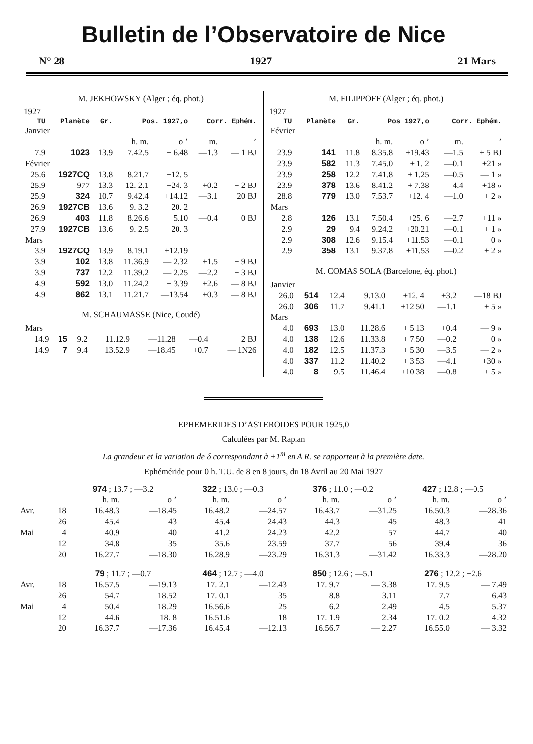Bulletin de l’Observatoire de Nice
N° 28 1927 21 Mars
M. JEKHOWSKY (Alger ; éq. phot.)
1927
| TU | Planète | Gr. | Pos. 1927,o | | Corr. Ephém. | |
| --- | --- | --- | --- | --- | --- | --- |
| Janvier | | | | | | |
| | | | h. m. | o ’ | m. | ’ |
| 7.9 | 1023 | 13.9 | 7.42.5 | + 6.48 | —1.3 | — 1 BJ |
| Février | | | | | | |
| 25.6 | 1927CQ | 13.8 | 8.21.7 | +12. 5 | | |
| 25.9 | 977 | 13.3 | 12. 2.1 | +24. 3 | +0.2 | + 2 BJ |
| 25.9 | 324 | 10.7 | 9.42.4 | +14.12 | —3.1 | +20 BJ |
| 26.9 | 1927CB | 13.6 | 9. 3.2 | +20. 2 | | |
| 26.9 | 403 | 11.8 | 8.26.6 | + 5.10 | —0.4 | 0 BJ |
| 27.9 | 1927CB | 13.6 | 9. 2.5 | +20. 3 | | |
| Mars | | | | | | |
| 3.9 | 1927CQ | 13.9 | 8.19.1 | +12.19 | | |
| 3.9 | 102 | 13.8 | 11.36.9 | — 2.32 | +1.5 | + 9 BJ |
| 3.9 | 737 | 12.2 | 11.39.2 | — 2.25 | —2.2 | + 3 BJ |
| 4.9 | 592 | 13.0 | 11.24.2 | + 3.39 | +2.6 | — 8 BJ |
| 4.9 | 862 | 13.1 | 11.21.7 | —13.54 | +0.3 | — 8 BJ |
M. SCHAUMASSE (Nice, Coudé)
| Mars | | | | | | |
| 14.9 | 15 | 9.2 | 11.12.9 | —11.28 | —0.4 | + 2 BJ |
| 14.9 | 7 | 9.4 | 13.52.9 | —18.45 | +0.7 | — 1N26 |
M. FILIPPOFF (Alger ; éq. phot.)
1927
| TU | Planète | Gr. | Pos 1927,o | | Corr. Ephém. | |
| --- | --- | --- | --- | --- | --- | --- |
| Février | | | | | | |
| | | | h. m. | o ’ | m. | ’ |
| 23.9 | 141 | 11.8 | 8.35.8 | +19.43 | —1.5 | + 5 BJ |
| 23.9 | 582 | 11.3 | 7.45.0 | + 1. 2 | —0.1 | +21 » |
| 23.9 | 258 | 12.2 | 7.41.8 | + 1.25 | —0.5 | — 1 » |
| 23.9 | 378 | 13.6 | 8.41.2 | + 7.38 | —4.4 | +18 » |
| 28.8 | 779 | 13.0 | 7.53.7 | +12. 4 | —1.0 | + 2 » |
| Mars | | | | | | |
| 2.8 | 126 | 13.1 | 7.50.4 | +25. 6 | —2.7 | +11 » |
| 2.9 | 29 | 9.4 | 9.24.2 | +20.21 | —0.1 | + 1 » |
| 2.9 | 308 | 12.6 | 9.15.4 | +11.53 | —0.1 | 0 » |
| 2.9 | 358 | 13.1 | 9.37.8 | +11.53 | —0.2 | + 2 » |
M. COMAS SOLA (Barcelone, éq. phot.)
| Janvier | | | | | | |
| 26.0 | 514 | 12.4 | 9.13.0 | +12. 4 | +3.2 | —18 BJ |
| 26.0 | 306 | 11.7 | 9.41.1 | +12.50 | —1.1 | + 5 » |
| Mars | | | | | | |
| 4.0 | 693 | 13.0 | 11.28.6 | + 5.13 | +0.4 | — 9 » |
| 4.0 | 138 | 12.6 | 11.33.8 | + 7.50 | —0.2 | 0 » |
| 4.0 | 182 | 12.5 | 11.37.3 | + 5.30 | —3.5 | — 2 » |
| 4.0 | 337 | 11.2 | 11.40.2 | + 3.53 | —4.1 | +30 » |
| 4.0 | 8 | 9.5 | 11.46.4 | +10.38 | —0.8 | + 5 » |
EPHEMERIDES D’ASTEROIDES POUR 1925,0
Calculées par M. Rapian
La grandeur et la variation de δ correspondant à +1<sup>m</sup> en A R. se rapportent à la première date.
Ephéméride pour 0 h. T.U. de 8 en 8 jours, du 18 Avril au 20 Mai 1927
| | | 974 ; 13.7 ; —3.2 | | 322 ; 13.0 ; —0.3 | | 376 ; 11.0 ; —0.2 | | 427 ; 12.8 ; —0.5 | |
| | | h. m. | o ’ | h. m. | o ’ | h. m. | o ’ | h. m. | o ’ |
| Avr. | 18 | 16.48.3 | —18.45 | 16.48.2 | —24.57 | 16.43.7 | —31.25 | 16.50.3 | —28.36 |
| | 26 | 45.4 | 43 | 45.4 | 24.43 | 44.3 | 45 | 48.3 | 41 |
| Mai | 4 | 40.9 | 40 | 41.2 | 24.23 | 42.2 | 57 | 44.7 | 40 |
| | 12 | 34.8 | 35 | 35.6 | 23.59 | 37.7 | 56 | 39.4 | 36 |
| | 20 | 16.27.7 | —18.30 | 16.28.9 | —23.29 | 16.31.3 | —31.42 | 16.33.3 | —28.20 |
| | | 79 ; 11.7 ; —0.7 | | 464 ; 12.7 ; —4.0 | | 850 ; 12.6 ; —5.1 | | 276 ; 12.2 ; +2.6 | |
| Avr. | 18 | 16.57.5 | —19.13 | 17. 2.1 | —12.43 | 17. 9.7 | — 3.38 | 17. 9.5 | — 7.49 |
| | 26 | 54.7 | 18.52 | 17. 0.1 | 35 | 8.8 | 3.11 | 7.7 | 6.43 |
| Mai | 4 | 50.4 | 18.29 | 16.56.6 | 25 | 6.2 | 2.49 | 4.5 | 5.37 |
| | 12 | 44.6 | 18. 8 | 16.51.6 | 18 | 17. 1.9 | 2.34 | 17. 0.2 | 4.32 |
| | 20 | 16.37.7 | —17.36 | 16.45.4 | —12.13 | 16.56.7 | — 2.27 | 16.55.0 | — 3.32 |